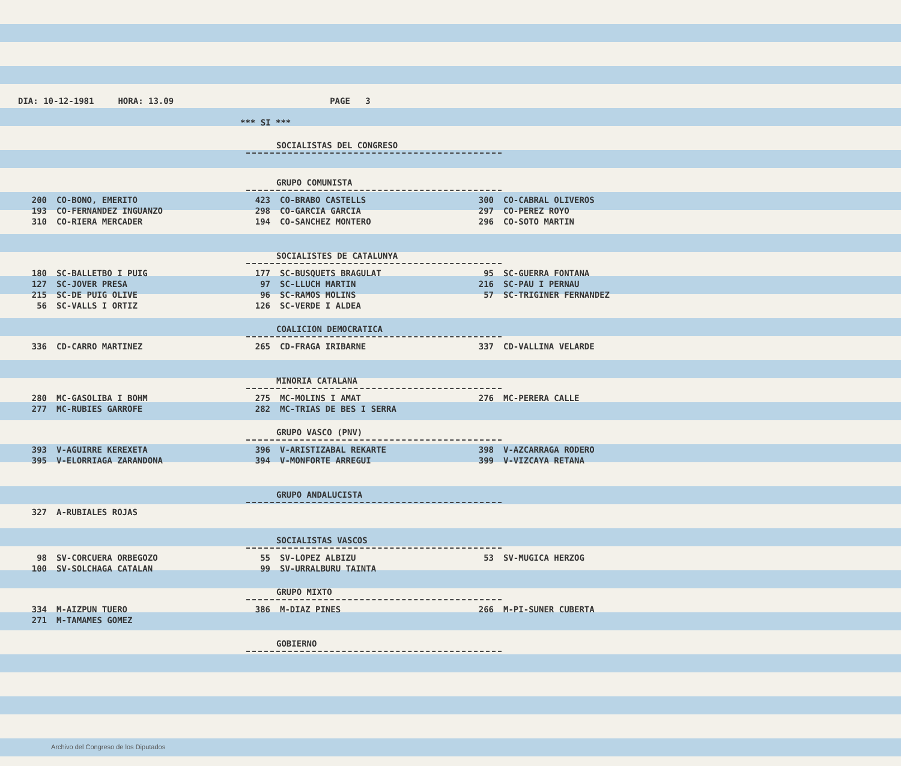DIA: 10-12-1981 HORA: 13.09 PAGE 3
*** SI ***
SOCIALISTAS DEL CONGRESO
GRUPO COMUNISTA
| 200 | CO-BONO, EMERITO | 423 | CO-BRABO CASTELLS | 300 | CO-CABRAL OLIVEROS |
| 193 | CO-FERNANDEZ INGUANZO | 298 | CO-GARCIA GARCIA | 297 | CO-PEREZ ROYO |
| 310 | CO-RIERA MERCADER | 194 | CO-SANCHEZ MONTERO | 296 | CO-SOTO MARTIN |
SOCIALISTES DE CATALUNYA
| 180 | SC-BALLETBO I PUIG | 177 | SC-BUSQUETS BRAGULAT | 95 | SC-GUERRA FONTANA |
| 127 | SC-JOVER PRESA | 97 | SC-LLUCH MARTIN | 216 | SC-PAU I PERNAU |
| 215 | SC-DE PUIG OLIVE | 96 | SC-RAMOS MOLINS | 57 | SC-TRIGINER FERNANDEZ |
| 56 | SC-VALLS I ORTIZ | 126 | SC-VERDE I ALDEA | | |
COALICION DEMOCRATICA
| 336 | CD-CARRO MARTINEZ | 265 | CD-FRAGA IRIBARNE | 337 | CD-VALLINA VELARDE |
MINORIA CATALANA
| 280 | MC-GASOLIBA I BOHM | 275 | MC-MOLINS I AMAT | 276 | MC-PERERA CALLE |
| 277 | MC-RUBIES GARROFE | 282 | MC-TRIAS DE BES I SERRA | | |
GRUPO VASCO (PNV)
| 393 | V-AGUIRRE KEREXETA | 396 | V-ARISTIZABAL REKARTE | 398 | V-AZCARRAGA RODERO |
| 395 | V-ELORRIAGA ZARANDONA | 394 | V-MONFORTE ARREGUI | 399 | V-VIZCAYA RETANA |
GRUPO ANDALUCISTA
| 327 | A-RUBIALES ROJAS |
SOCIALISTAS VASCOS
| 98 | SV-CORCUERA ORBEGOZO | 55 | SV-LOPEZ ALBIZU | 53 | SV-MUGICA HERZOG |
| 100 | SV-SOLCHAGA CATALAN | 99 | SV-URRALBURU TAINTA | | |
GRUPO MIXTO
| 334 | M-AIZPUN TUERO | 386 | M-DIAZ PINES | 266 | M-PI-SUNER CUBERTA |
| 271 | M-TAMAMES GOMEZ | | | | |
GOBIERNO
Archivo del Congreso de los Diputados